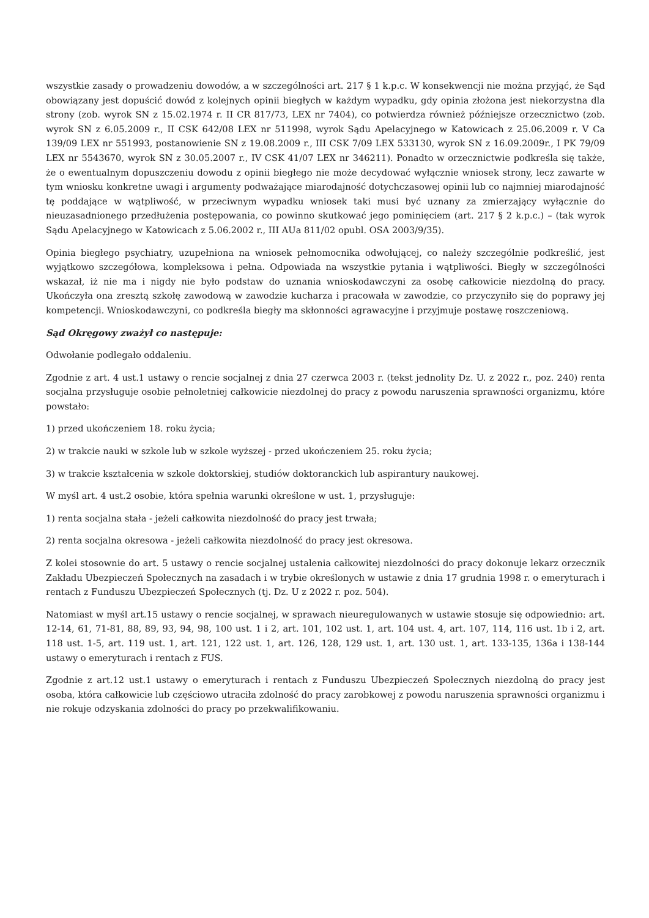wszystkie zasady o prowadzeniu dowodów, a w szczególności art. 217 § 1 k.p.c. W konsekwencji nie można przyjąć, że Sąd obowiązany jest dopuścić dowód z kolejnych opinii biegłych w każdym wypadku, gdy opinia złożona jest niekorzystna dla strony (zob. wyrok SN z 15.02.1974 r. II CR 817/73, LEX nr 7404), co potwierdza również późniejsze orzecznictwo (zob. wyrok SN z 6.05.2009 r., II CSK 642/08 LEX nr 511998, wyrok Sądu Apelacyjnego w Katowicach z 25.06.2009 r. V Ca 139/09 LEX nr 551993, postanowienie SN z 19.08.2009 r., III CSK 7/09 LEX 533130, wyrok SN z 16.09.2009r., I PK 79/09 LEX nr 5543670, wyrok SN z 30.05.2007 r., IV CSK 41/07 LEX nr 346211). Ponadto w orzecznictwie podkreśla się także, że o ewentualnym dopuszczeniu dowodu z opinii biegłego nie może decydować wyłącznie wniosek strony, lecz zawarte w tym wniosku konkretne uwagi i argumenty podważające miarodajność dotychczasowej opinii lub co najmniej miarodajność tę poddające w wątpliwość, w przeciwnym wypadku wniosek taki musi być uznany za zmierzający wyłącznie do nieuzasadnionego przedłużenia postępowania, co powinno skutkować jego pominięciem (art. 217 § 2 k.p.c.) – (tak wyrok Sądu Apelacyjnego w Katowicach z 5.06.2002 r., III AUa 811/02 opubl. OSA 2003/9/35).
Opinia biegłego psychiatry, uzupełniona na wniosek pełnomocnika odwołującej, co należy szczególnie podkreślić, jest wyjątkowo szczegółowa, kompleksowa i pełna. Odpowiada na wszystkie pytania i wątpliwości. Biegły w szczególności wskazał, iż nie ma i nigdy nie było podstaw do uznania wnioskodawczyni za osobę całkowicie niezdolną do pracy. Ukończyła ona zresztą szkołę zawodową w zawodzie kucharza i pracowała w zawodzie, co przyczyniło się do poprawy jej kompetencji. Wnioskodawczyni, co podkreśla biegły ma skłonności agrawacyjne i przyjmuje postawę roszczeniową.
Sąd Okręgowy zważył co następuje:
Odwołanie podlegało oddaleniu.
Zgodnie z art. 4 ust.1 ustawy o rencie socjalnej z dnia 27 czerwca 2003 r. (tekst jednolity Dz. U. z 2022 r., poz. 240) renta socjalna przysługuje osobie pełnoletniej całkowicie niezdolnej do pracy z powodu naruszenia sprawności organizmu, które powstało:
1) przed ukończeniem 18. roku życia;
2) w trakcie nauki w szkole lub w szkole wyższej - przed ukończeniem 25. roku życia;
3) w trakcie kształcenia w szkole doktorskiej, studiów doktoranckich lub aspirantury naukowej.
W myśl art. 4 ust.2 osobie, która spełnia warunki określone w ust. 1, przysługuje:
1) renta socjalna stała - jeżeli całkowita niezdolność do pracy jest trwała;
2) renta socjalna okresowa - jeżeli całkowita niezdolność do pracy jest okresowa.
Z kolei stosownie do art. 5 ustawy o rencie socjalnej ustalenia całkowitej niezdolności do pracy dokonuje lekarz orzecznik Zakładu Ubezpieczeń Społecznych na zasadach i w trybie określonych w ustawie z dnia 17 grudnia 1998 r. o emeryturach i rentach z Funduszu Ubezpieczeń Społecznych (tj. Dz. U z 2022 r. poz. 504).
Natomiast w myśl art.15 ustawy o rencie socjalnej, w sprawach nieuregulowanych w ustawie stosuje się odpowiednio: art. 12-14, 61, 71-81, 88, 89, 93, 94, 98, 100 ust. 1 i 2, art. 101, 102 ust. 1, art. 104 ust. 4, art. 107, 114, 116 ust. 1b i 2, art. 118 ust. 1-5, art. 119 ust. 1, art. 121, 122 ust. 1, art. 126, 128, 129 ust. 1, art. 130 ust. 1, art. 133-135, 136a i 138-144 ustawy o emeryturach i rentach z FUS.
Zgodnie z art.12 ust.1 ustawy o emeryturach i rentach z Funduszu Ubezpieczeń Społecznych niezdolną do pracy jest osoba, która całkowicie lub częściowo utraciła zdolność do pracy zarobkowej z powodu naruszenia sprawności organizmu i nie rokuje odzyskania zdolności do pracy po przekwalifikowaniu.